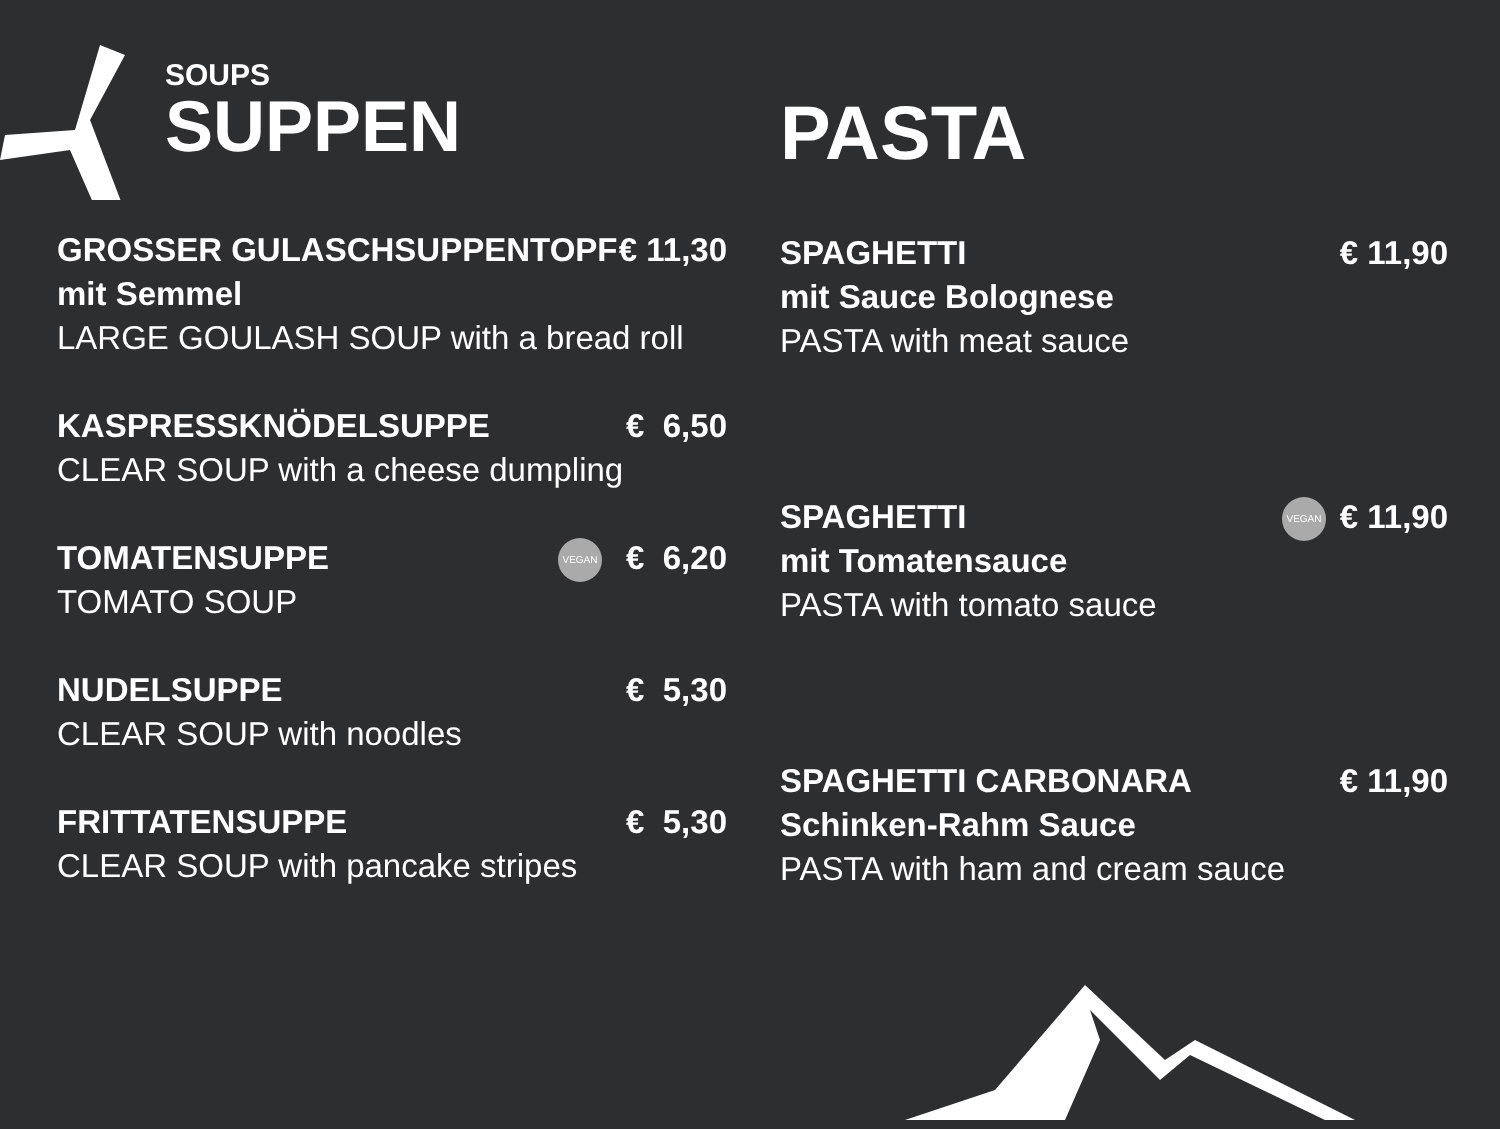SOUPS
SUPPEN
GROSSER GULASCHSUPPENTOPF
mit Semmel
LARGE GOULASH SOUP with a bread roll
€ 11,30
KASPRESSKNÖDELSUPPE
CLEAR SOUP with a cheese dumpling
€ 6,50
TOMATENSUPPE
TOMATO SOUP
VEGAN € 6,20
NUDELSUPPE
CLEAR SOUP with noodles
€ 5,30
FRITTATENSUPPE
CLEAR SOUP with pancake stripes
€ 5,30
PASTA
SPAGHETTI
mit Sauce Bolognese
PASTA with meat sauce
€ 11,90
SPAGHETTI
mit Tomatensauce
PASTA with tomato sauce
VEGAN € 11,90
SPAGHETTI CARBONARA
Schinken-Rahm Sauce
PASTA with ham and cream sauce
€ 11,90